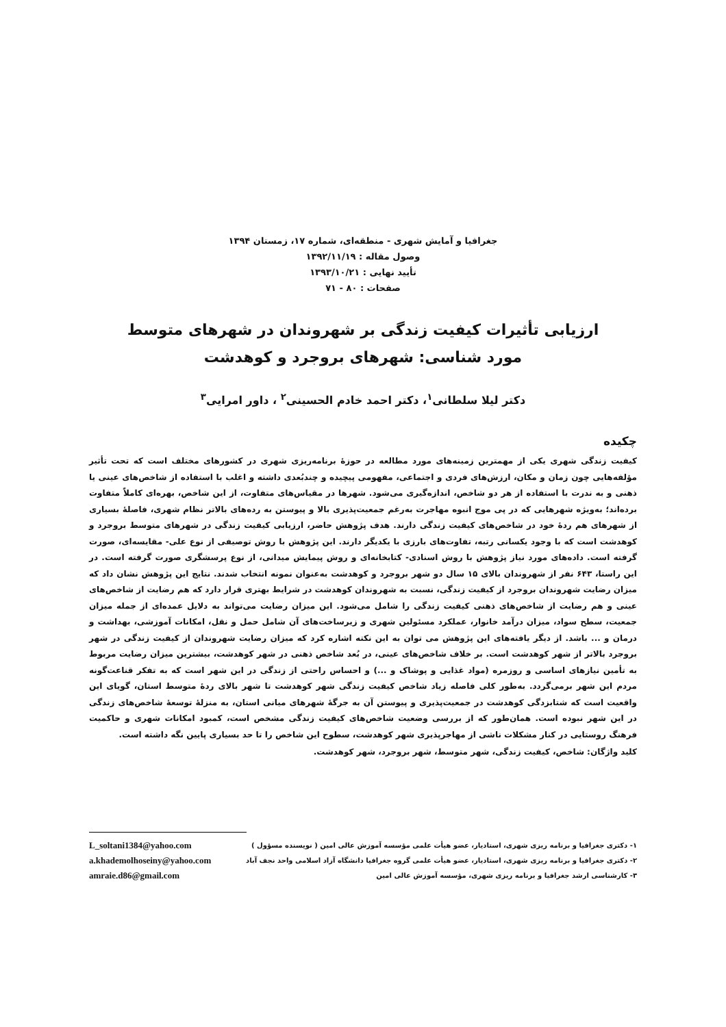جغرافیا و آمایش شهری - منطقه‌ای، شماره ۱۷، زمستان ۱۳۹۴
وصول مقاله : ۱۳۹۲/۱۱/۱۹
تأیید نهایی : ۱۳۹۳/۱۰/۲۱
صفحات : ۸۰ - ۷۱
ارزیابی تأثیرات کیفیت زندگی بر شهروندان در شهرهای متوسط
مورد شناسی: شهرهای بروجرد و کوهدشت
دکتر لیلا سلطانی<sup>۱</sup>، دکتر احمد خادم الحسینی<sup>۲</sup> ، داور امرایی<sup>۳</sup>
چکیده
کیفیت زندگی شهری یکی از مهمترین زمینه‌های مورد مطالعه در حوزهٔ برنامه‌ریزی شهری در کشورهای مختلف است که تحت تأثیر مؤلفه‌هایی چون زمان و مکان، ارزش‌های فردی و اجتماعی، مفهومی پیچیده و چندبُعدی داشته و اغلب با استفاده از شاخص‌های عینی یا ذهنی و به ندرت با استفاده از هر دو شاخص، اندازه‌گیری می‌شود. شهرها در مقیاس‌های متفاوت، از این شاخص، بهره‌ای کاملاً متفاوت برده‌اند؛ به‌ویژه شهرهایی که در پی موج انبوه مهاجرت به‌رغم جمعیت‌پذیری بالا و پیوستن به رده‌های بالاتر نظام شهری، فاصلهٔ بسیاری از شهرهای هم ردهٔ خود در شاخص‌های کیفیت زندگی دارند. هدف پژوهش حاضر، ارزیابی کیفیت زندگی در شهرهای متوسط بروجرد و کوهدشت است که با وجود یکسانی رتبه، تفاوت‌های بارزی با یکدیگر دارند. این پژوهش با روش توصیفی از نوع علی- مقایسه‌ای، صورت گرفته است. داده‌های مورد نیاز پژوهش با روش اسنادی- کتابخانه‌ای و روش پیمایش میدانی، از نوع پرسشگری صورت گرفته است. در این راستا، ۶۴۳ نفر از شهروندان بالای ۱۵ سال دو شهر بروجرد و کوهدشت به‌عنوان نمونه انتخاب شدند. نتایج این پژوهش نشان داد که میزان رضایت شهروندان بروجرد از کیفیت زندگی، نسبت به شهروندان کوهدشت در شرایط بهتری قرار دارد که هم رضایت از شاخص‌های عینی و هم رضایت از شاخص‌های ذهنی کیفیت زندگی را شامل می‌شود. این میزان رضایت می‌تواند به دلایل عمده‌ای از جمله میزان جمعیت، سطح سواد، میزان درآمد خانوار، عملکرد مسئولین شهری و زیرساخت‌های آن شامل حمل و نقل، امکانات آموزشی، بهداشت و درمان و ... باشد. از دیگر یافته‌های این پژوهش می توان به این نکته اشاره کرد که میزان رضایت شهروندان از کیفیت زندگی در شهر بروجرد بالاتر از شهر کوهدشت است. بر خلاف شاخص‌های عینی، در بُعد شاخص ذهنی در شهر کوهدشت، بیشترین میزان رضایت مربوط به تأمین نیازهای اساسی و روزمره (مواد غذایی و پوشاک و ...) و احساس راحتی از زندگی در این شهر است که به تفکر قناعت‌گونه مردم این شهر برمی‌گردد. به‌طور کلی فاصله زیاد شاخص کیفیت زندگی شهر کوهدشت تا شهر بالای ردهٔ متوسط استان، گویای این واقعیت است که شتابزدگی کوهدشت در جمعیت‌پذیری و پیوستن آن به جرگهٔ شهرهای میانی استان، به منزلهٔ توسعهٔ شاخص‌های زندگی در این شهر نبوده است. همان‌طور که از بررسی وضعیت شاخص‌های کیفیت زندگی مشخص است، کمبود امکانات شهری و حاکمیت فرهنگ روستایی در کنار مشکلات ناشی از مهاجرپذیری شهر کوهدشت، سطوح این شاخص را تا حد بسیاری پایین نگه داشته است.
کلید واژگان: شاخص، کیفیت زندگی، شهر متوسط، شهر بروجرد، شهر کوهدشت.
۱- دکتری جغرافیا و برنامه ریزی شهری، استادیار، عضو هیأت علمی مؤسسه آموزش عالی امین ( نویسنده مسؤول )
۲- دکتری جغرافیا و برنامه ریزی شهری، استادیار، عضو هیأت علمی گروه جغرافیا دانشگاه آزاد اسلامی واحد نجف آباد
۳- کارشناسی ارشد جغرافیا و برنامه ریزی شهری، مؤسسه آموزش عالی امین
L_soltani1384@yahoo.com
a.khademolhoseiny@yahoo.com
amraie.d86@gmail.com